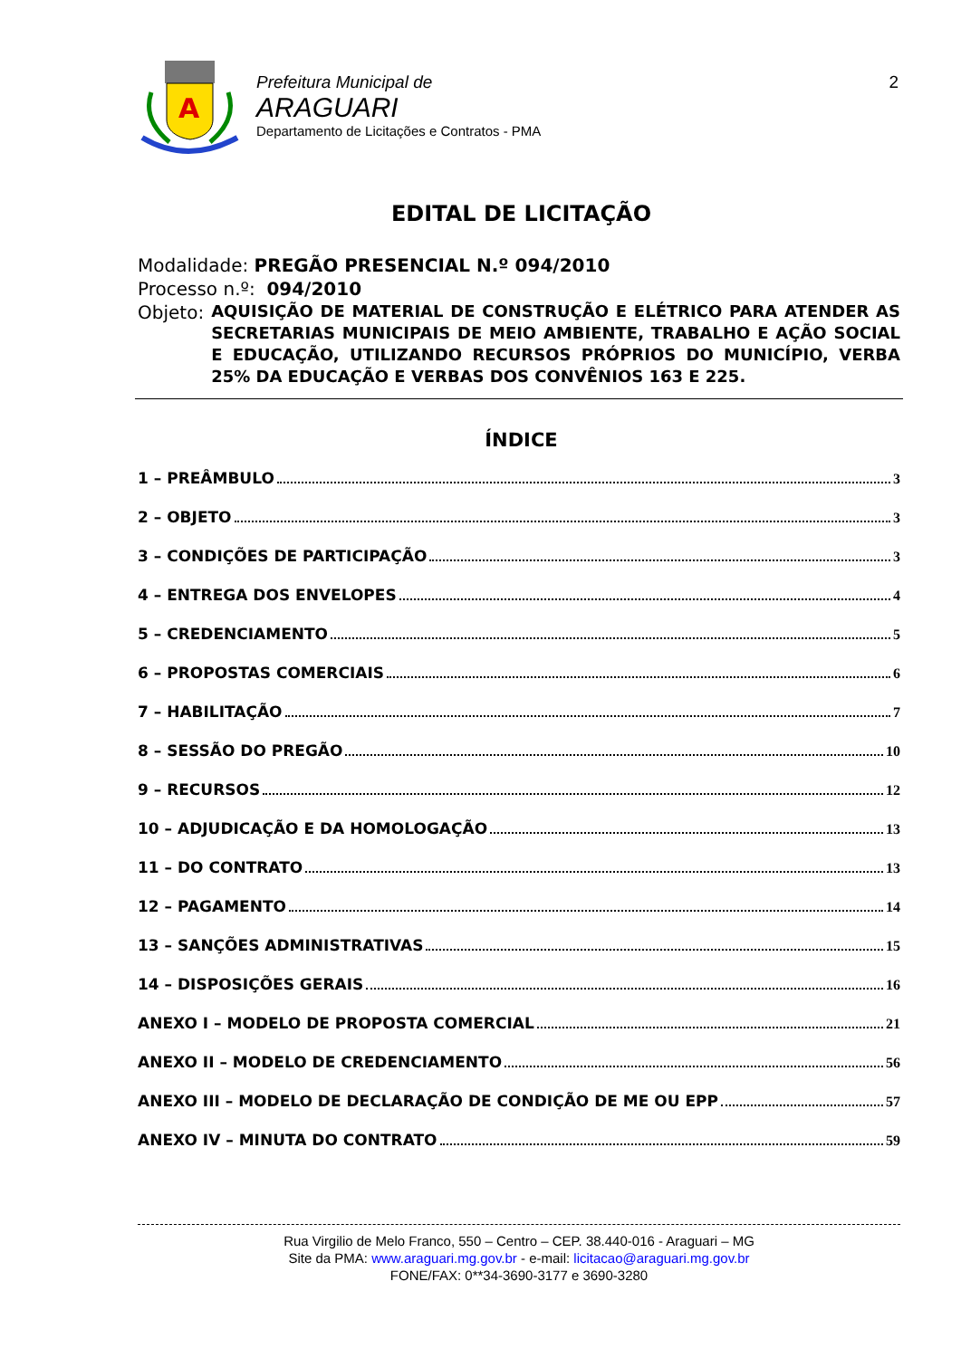A
Prefeitura Municipal de
ARAGUARI
Departamento de Licitações e Contratos - PMA
2
EDITAL DE LICITAÇÃO
Modalidade: PREGÃO PRESENCIAL N.º 094/2010
Processo n.º: 094/2010
Objeto: AQUISIÇÃO DE MATERIAL DE CONSTRUÇÃO E ELÉTRICO PARA ATENDER AS SECRETARIAS MUNICIPAIS DE MEIO AMBIENTE, TRABALHO E AÇÃO SOCIAL E EDUCAÇÃO, UTILIZANDO RECURSOS PRÓPRIOS DO MUNICÍPIO, VERBA 25% DA EDUCAÇÃO E VERBAS DOS CONVÊNIOS 163 E 225.
ÍNDICE
1 – PREÂMBULO 3
2 – OBJETO 3
3 – CONDIÇÕES DE PARTICIPAÇÃO 3
4 – ENTREGA DOS ENVELOPES 4
5 – CREDENCIAMENTO 5
6 – PROPOSTAS COMERCIAIS 6
7 – HABILITAÇÃO 7
8 – SESSÃO DO PREGÃO 10
9 – RECURSOS 12
10 – ADJUDICAÇÃO E DA HOMOLOGAÇÃO 13
11 – DO CONTRATO 13
12 – PAGAMENTO 14
13 – SANÇÕES ADMINISTRATIVAS 15
14 – DISPOSIÇÕES GERAIS 16
ANEXO I – MODELO DE PROPOSTA COMERCIAL 21
ANEXO II – MODELO DE CREDENCIAMENTO 56
ANEXO III – MODELO DE DECLARAÇÃO DE CONDIÇÃO DE ME OU EPP 57
ANEXO IV – MINUTA DO CONTRATO 59
Rua Virgilio de Melo Franco, 550 – Centro – CEP. 38.440-016 - Araguari – MG
Site da PMA: www.araguari.mg.gov.br - e-mail: licitacao@araguari.mg.gov.br
FONE/FAX: 0**34-3690-3177 e 3690-3280